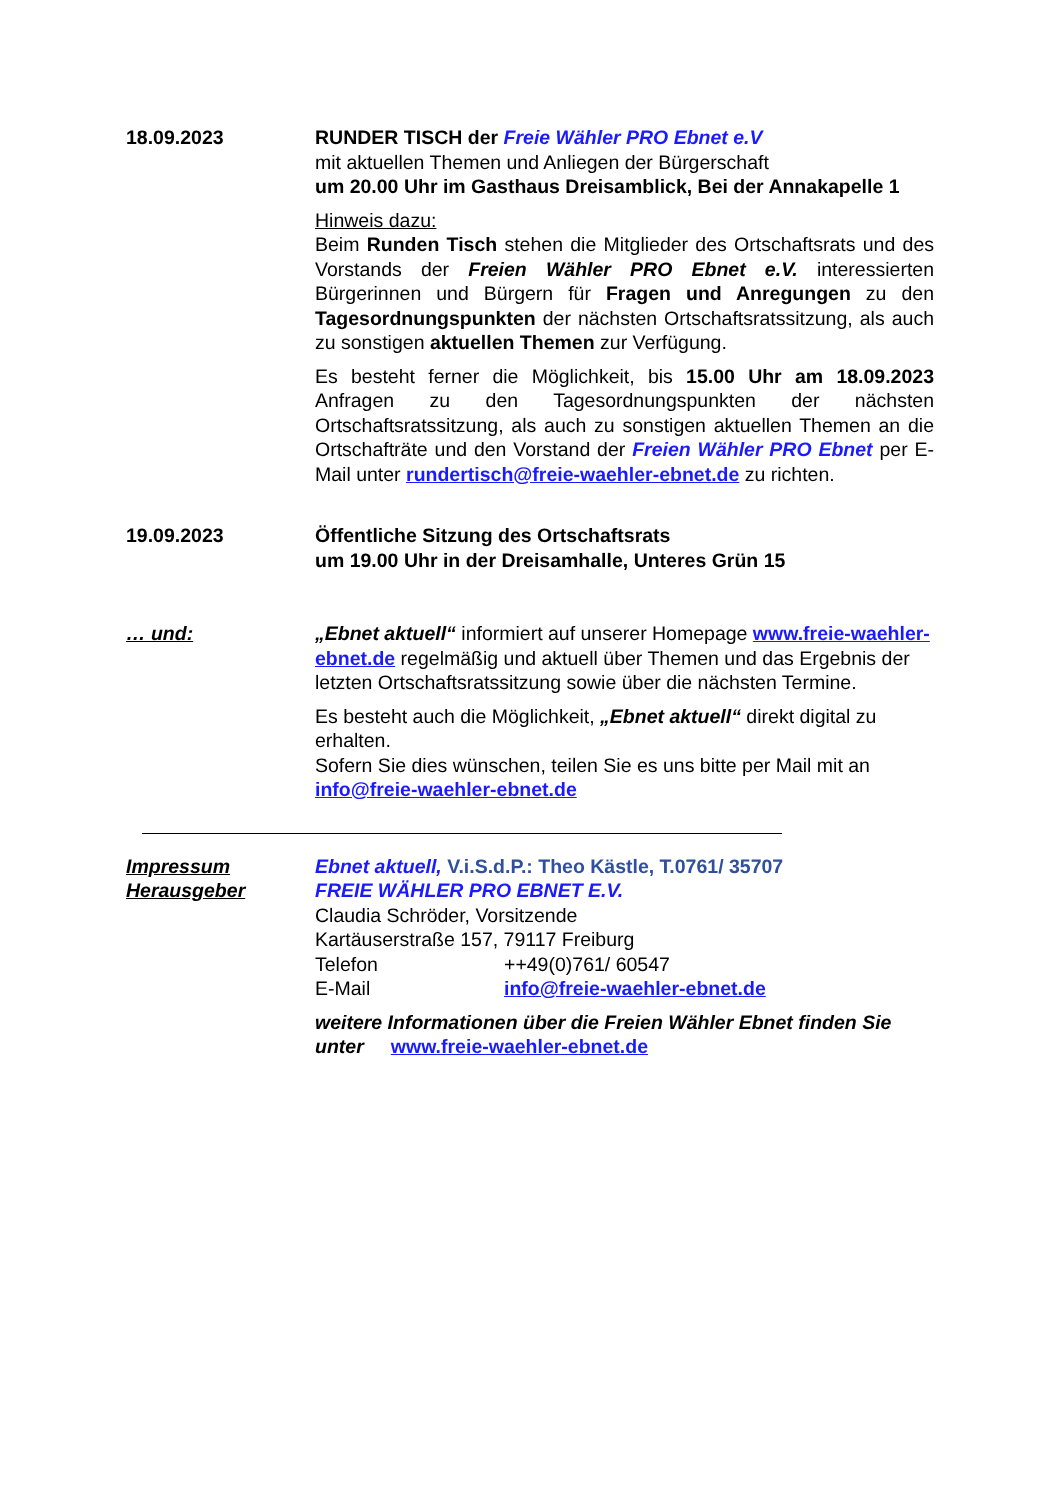18.09.2023 RUNDER TISCH der Freie Wähler PRO Ebnet e.V
mit aktuellen Themen und Anliegen der Bürgerschaft
um 20.00 Uhr im Gasthaus Dreisamblick, Bei der Annakapelle 1
Hinweis dazu:
Beim Runden Tisch stehen die Mitglieder des Ortschaftsrats und des Vorstands der Freien Wähler PRO Ebnet e.V. interessierten Bürgerinnen und Bürgern für Fragen und Anregungen zu den Tagesordnungspunkten der nächsten Ortschaftsratssitzung, als auch zu sonstigen aktuellen Themen zur Verfügung.
Es besteht ferner die Möglichkeit, bis 15.00 Uhr am 18.09.2023 Anfragen zu den Tagesordnungspunkten der nächsten Ortschaftsratssitzung, als auch zu sonstigen aktuellen Themen an die Ortschafträte und den Vorstand der Freien Wähler PRO Ebnet per E-Mail unter rundertisch@freie-waehler-ebnet.de zu richten.
19.09.2023 Öffentliche Sitzung des Ortschaftsrats
um 19.00 Uhr in der Dreisamhalle, Unteres Grün 15
… und: „Ebnet aktuell“ informiert auf unserer Homepage www.freie-waehler-ebnet.de regelmäßig und aktuell über Themen und das Ergebnis der letzten Ortschaftsratssitzung sowie über die nächsten Termine.
Es besteht auch die Möglichkeit, „Ebnet aktuell“ direkt digital zu erhalten.
Sofern Sie dies wünschen, teilen Sie es uns bitte per Mail mit an info@freie-waehler-ebnet.de
Impressum
Herausgeber
Ebnet aktuell, V.i.S.d.P.: Theo Kästle, T.0761/ 35707
FREIE WÄHLER PRO EBNET E.V.
Claudia Schröder, Vorsitzende
Kartäuserstraße 157, 79117 Freiburg
Telefon ++49(0)761/ 60547
E-Mail info@freie-waehler-ebnet.de
weitere Informationen über die Freien Wähler Ebnet finden Sie unter www.freie-waehler-ebnet.de